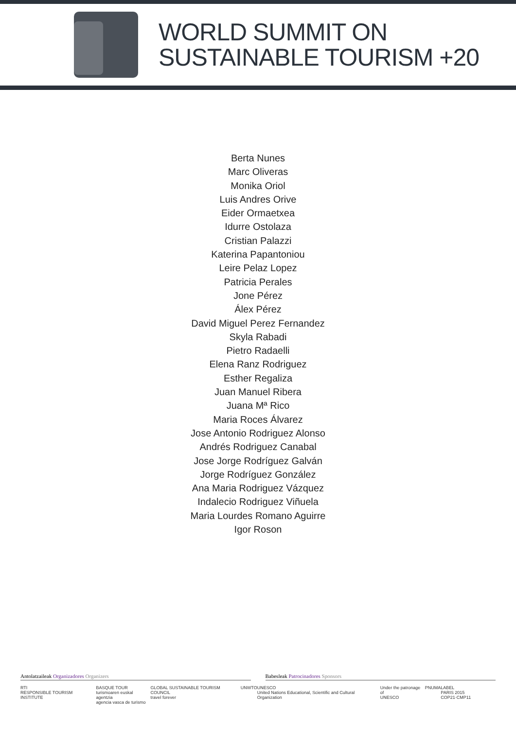WORLD SUMMIT ON
SUSTAINABLE TOURISM +20
Berta Nunes
Marc Oliveras
Monika Oriol
Luis Andres Orive
Eider Ormaetxea
Idurre Ostolaza
Cristian Palazzi
Katerina Papantoniou
Leire Pelaz Lopez
Patricia Perales
Jone Pérez
Álex Pérez
David Miguel Perez Fernandez
Skyla Rabadi
Pietro Radaelli
Elena Ranz Rodriguez
Esther Regaliza
Juan Manuel Ribera
Juana Mª Rico
Maria Roces Álvarez
Jose Antonio Rodriguez Alonso
Andrés Rodriguez Canabal
Jose Jorge Rodríguez Galván
Jorge Rodríguez González
Ana Maria Rodriguez Vázquez
Indalecio Rodriguez Viñuela
Maria Lourdes Romano Aguirre
Igor Roson
Antolatzaileak Organizadores Organizers
Babesleak Patrocinadores Sponsors
RTI
RESPONSIBLE TOURISM INSTITUTE
BASQUE TOUR
turismoaren euskal agentzia
agencia vasca de turismo
GLOBAL SUSTAINABLE TOURISM COUNCIL
travel forever
UNWTO UNESCO
United Nations Educational, Scientific and Cultural Organization
Under the patronage of
UNESCO
PNUMA LABEL
PARIS 2015 COP21·CMP11